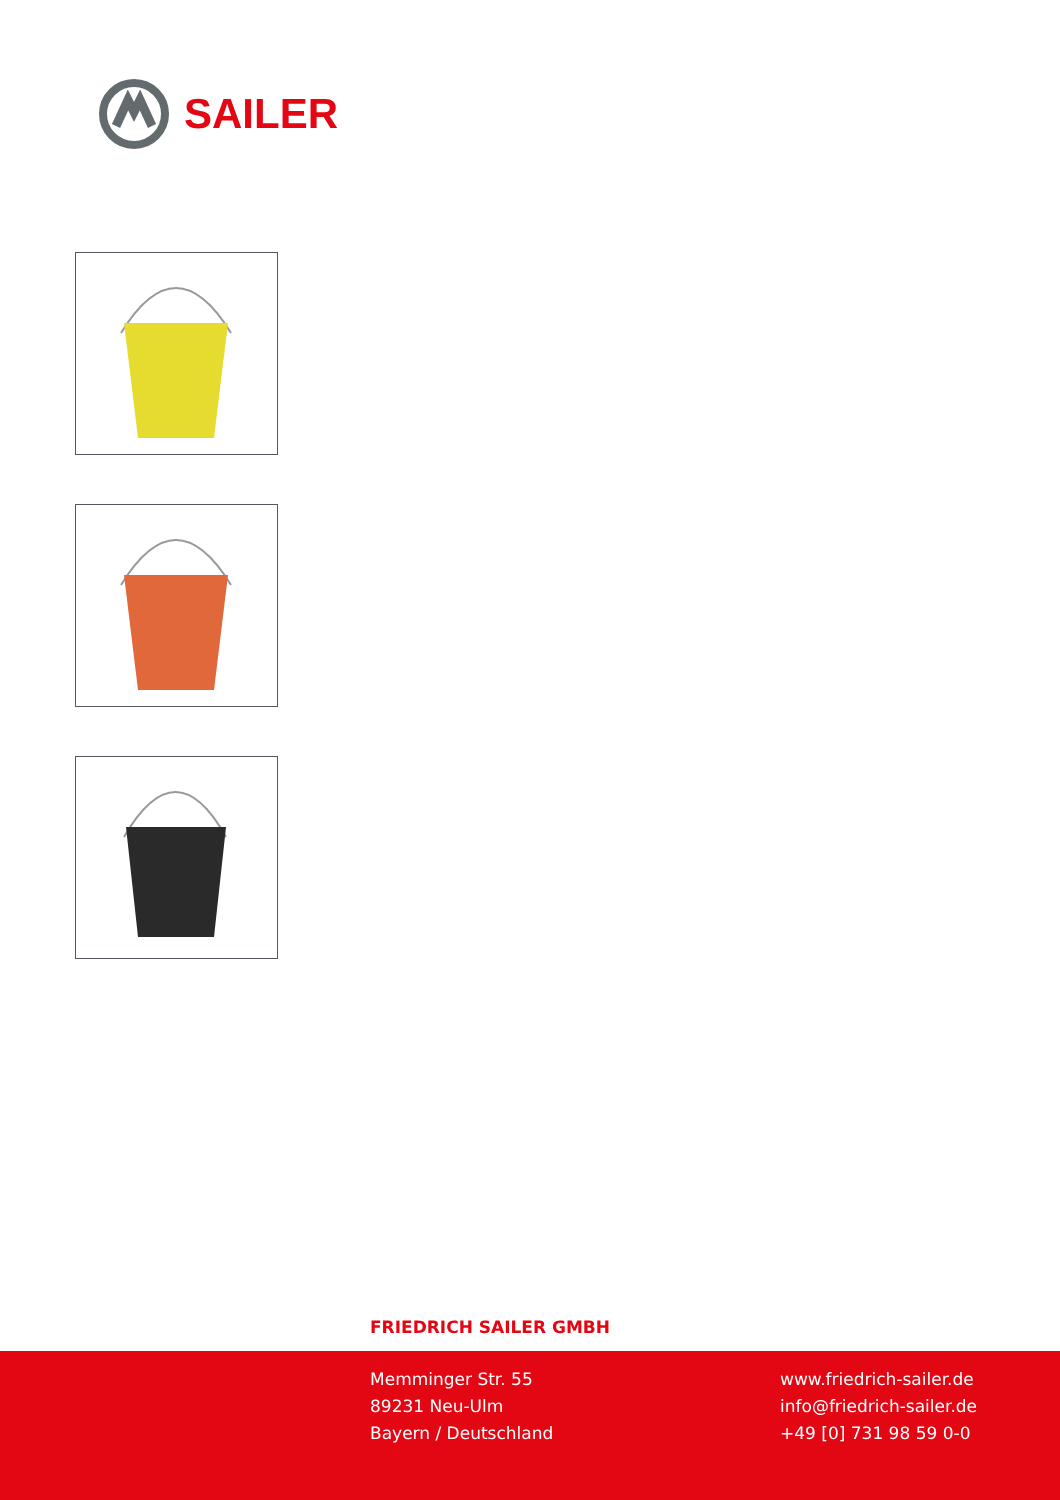SAILER
FRIEDRICH SAILER GMBH
Memminger Str. 55
89231 Neu-Ulm
Bayern / Deutschland
www.friedrich-sailer.de
info@friedrich-sailer.de
+49 [0] 731 98 59 0-0